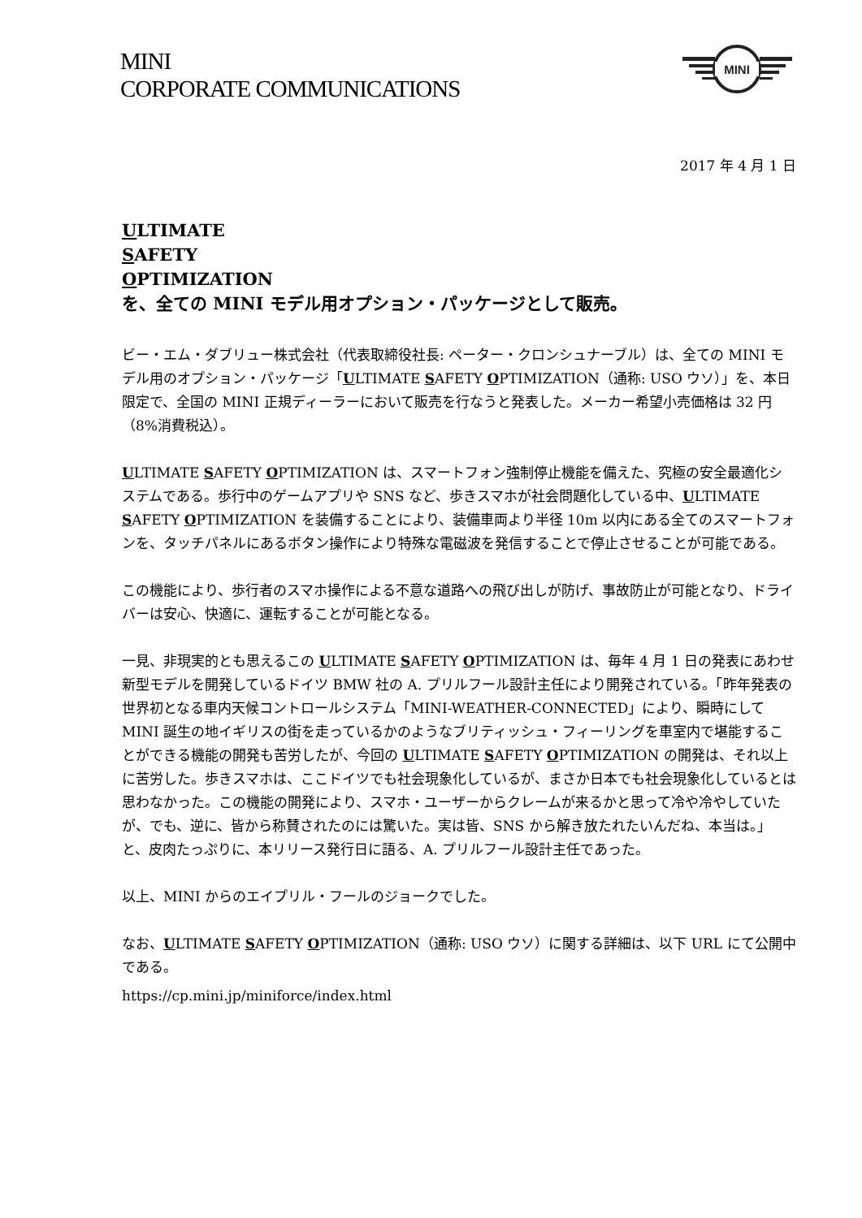MINI
CORPORATE COMMUNICATIONS
MINI
2017 年 4 月 1 日
ULTIMATE
SAFETY
OPTIMIZATION
を、全ての MINI モデル用オプション・パッケージとして販売。
ビー・エム・ダブリュー株式会社（代表取締役社長: ペーター・クロンシュナーブル）は、全ての MINI モデル用のオプション・パッケージ「ULTIMATE SAFETY OPTIMIZATION（通称: USO ウソ）」を、本日限定で、全国の MINI 正規ディーラーにおいて販売を行なうと発表した。メーカー希望小売価格は 32 円（8%消費税込）。
ULTIMATE SAFETY OPTIMIZATION は、スマートフォン強制停止機能を備えた、究極の安全最適化システムである。歩行中のゲームアプリや SNS など、歩きスマホが社会問題化している中、ULTIMATE SAFETY OPTIMIZATION を装備することにより、装備車両より半径 10m 以内にある全てのスマートフォンを、タッチパネルにあるボタン操作により特殊な電磁波を発信することで停止させることが可能である。
この機能により、歩行者のスマホ操作による不意な道路への飛び出しが防げ、事故防止が可能となり、ドライバーは安心、快適に、運転することが可能となる。
一見、非現実的とも思えるこの ULTIMATE SAFETY OPTIMIZATION は、毎年 4 月 1 日の発表にあわせ新型モデルを開発しているドイツ BMW 社の A. プリルフール設計主任により開発されている。「昨年発表の世界初となる車内天候コントロールシステム「MINI-WEATHER-CONNECTED」により、瞬時にして MINI 誕生の地イギリスの街を走っているかのようなブリティッシュ・フィーリングを車室内で堪能することができる機能の開発も苦労したが、今回の ULTIMATE SAFETY OPTIMIZATION の開発は、それ以上に苦労した。歩きスマホは、ここドイツでも社会現象化しているが、まさか日本でも社会現象化しているとは思わなかった。この機能の開発により、スマホ・ユーザーからクレームが来るかと思って冷や冷やしていたが、でも、逆に、皆から称賛されたのには驚いた。実は皆、SNS から解き放たれたいんだね、本当は。」と、皮肉たっぷりに、本リリース発行日に語る、A. プリルフール設計主任であった。
以上、MINI からのエイプリル・フールのジョークでした。
なお、ULTIMATE SAFETY OPTIMIZATION（通称: USO ウソ）に関する詳細は、以下 URL にて公開中である。
https://cp.mini.jp/miniforce/index.html